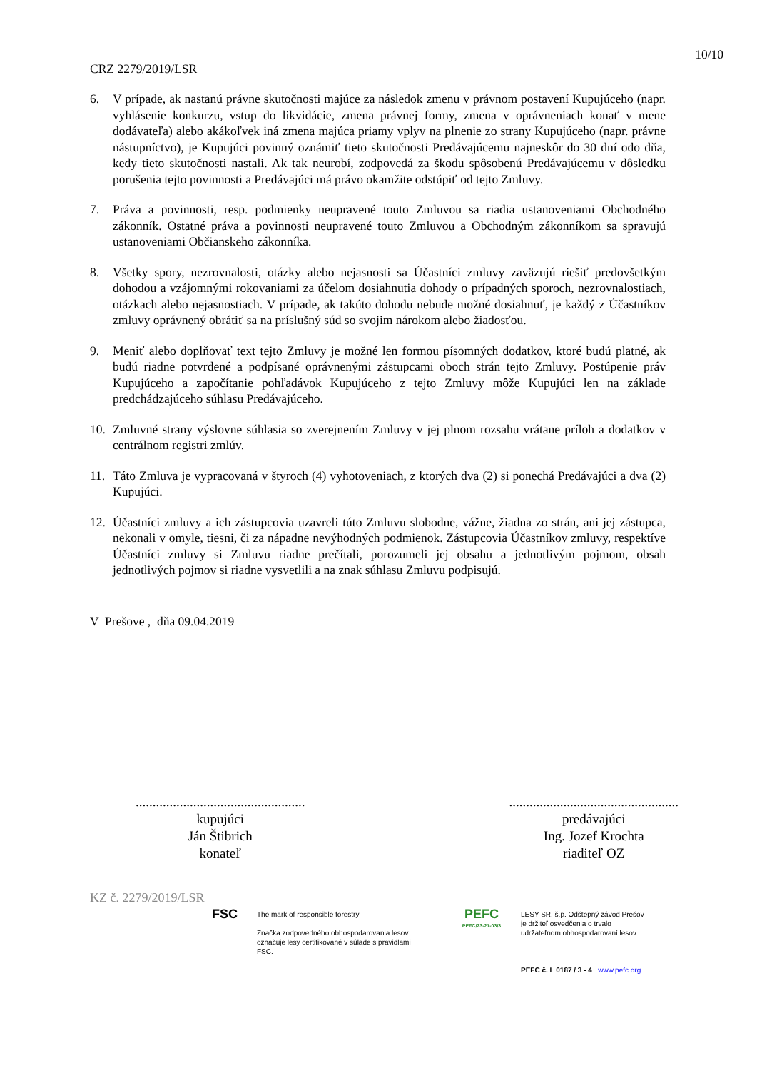10/10
CRZ 2279/2019/LSR
6. V prípade, ak nastanú právne skutočnosti majúce za následok zmenu v právnom postavení Kupujúceho (napr. vyhlásenie konkurzu, vstup do likvidácie, zmena právnej formy, zmena v oprávneniach konať v mene dodávateľa) alebo akákoľvek iná zmena majúca priamy vplyv na plnenie zo strany Kupujúceho (napr. právne nástupníctvo), je Kupujúci povinný oznámiť tieto skutočnosti Predávajúcemu najneskôr do 30 dní odo dňa, kedy tieto skutočnosti nastali. Ak tak neurobí, zodpovedá za škodu spôsobenú Predávajúcemu v dôsledku porušenia tejto povinnosti a Predávajúci má právo okamžite odstúpiť od tejto Zmluvy.
7. Práva a povinnosti, resp. podmienky neupravené touto Zmluvou sa riadia ustanoveniami Obchodného zákonník. Ostatné práva a povinnosti neupravené touto Zmluvou a Obchodným zákonníkom sa spravujú ustanoveniami Občianskeho zákonníka.
8. Všetky spory, nezrovnalosti, otázky alebo nejasnosti sa Účastníci zmluvy zaväzujú riešiť predovšetkým dohodou a vzájomnými rokovaniami za účelom dosiahnutia dohody o prípadných sporoch, nezrovnalostiach, otázkach alebo nejasnostiach. V prípade, ak takúto dohodu nebude možné dosiahnuť, je každý z Účastníkov zmluvy oprávnený obrátiť sa na príslušný súd so svojim nárokom alebo žiadosťou.
9. Meniť alebo doplňovať text tejto Zmluvy je možné len formou písomných dodatkov, ktoré budú platné, ak budú riadne potvrdené a podpísané oprávnenými zástupcami oboch strán tejto Zmluvy. Postúpenie práv Kupujúceho a započítanie pohľadávok Kupujúceho z tejto Zmluvy môže Kupujúci len na základe predchádzajúceho súhlasu Predávajúceho.
10. Zmluvné strany výslovne súhlasia so zverejnením Zmluvy v jej plnom rozsahu vrátane príloh a dodatkov v centrálnom registri zmlúv.
11. Táto Zmluva je vypracovaná v štyroch (4) vyhotoveniach, z ktorých dva (2) si ponechá Predávajúci a dva (2) Kupujúci.
12. Účastníci zmluvy a ich zástupcovia uzavreli túto Zmluvu slobodne, vážne, žiadna zo strán, ani jej zástupca, nekonali v omyle, tiesni, či za nápadne nevýhodných podmienok. Zástupcovia Účastníkov zmluvy, respektíve Účastníci zmluvy si Zmluvu riadne prečítali, porozumeli jej obsahu a jednotlivým pojmom, obsah jednotlivých pojmov si riadne vysvetlili a na znak súhlasu Zmluvu podpisujú.
V Prešove , dňa 09.04.2019
..................................................
kupujúci
Ján Štibrich
konateľ
..................................................
predávajúci
Ing. Jozef Krochta
riaditeľ OZ
KZ č. 2279/2019/LSR
FSC
The mark of responsible forestry
Značka zodpovedného obhospodarovania lesov označuje lesy certifikované v súlade s pravidlami FSC.
PEFC
PEFC/23-21-03/3
LESY SR, š.p. Odštepný závod Prešov
je držiteľ osvedčenia o trvalo
udržateľnom obhospodarovaní lesov.
PEFC č. L 0187 / 3 - 4 www.pefc.org